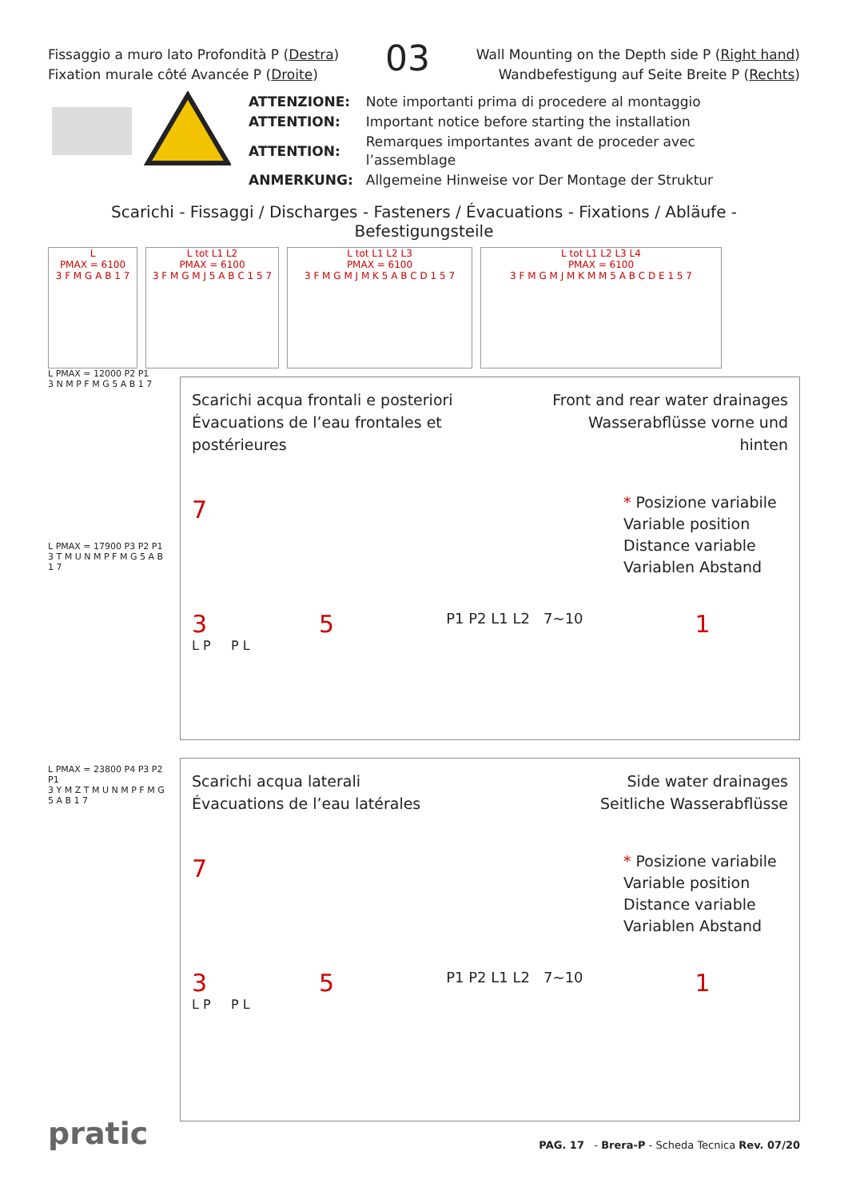Fissaggio a muro lato Profondità P (Destra)
Fixation murale côté Avancée P (Droite)
03
Wall Mounting on the Depth side P (Right hand)
Wandbefestigung auf Seite Breite P (Rechts)
| ATTENZIONE: | Note importanti prima di procedere al montaggio |
| ATTENTION: | Important notice before starting the installation |
| ATTENTION: | Remarques importantes avant de proceder avec l’assemblage |
| ANMERKUNG: | Allgemeine Hinweise vor Der Montage der Struktur |
Scarichi - Fissaggi / Discharges - Fasteners / Évacuations - Fixations / Abläufe - Befestigungsteile
L
PMAX = 6100
3 F M G A B 1 7
L tot L1 L2
PMAX = 6100
3 F M G M J 5 A B C 1 5 7
L tot L1 L2 L3
PMAX = 6100
3 F M G M J M K 5 A B C D 1 5 7
L tot L1 L2 L3 L4
PMAX = 6100
3 F M G M J M K M M 5 A B C D E 1 5 7
L PMAX = 12000 P2 P1
3 N M P F M G 5 A B 1 7
L PMAX = 17900 P3 P2 P1
3 T M U N M P F M G 5 A B 1 7
L PMAX = 23800 P4 P3 P2 P1
3 Y M Z T M U N M P F M G 5 A B 1 7
Scarichi acqua frontali e posteriori
Évacuations de l’eau frontales et postérieures
Front and rear water drainages
Wasserabflüsse vorne und hinten
7
* Posizione variabile
Variable position
Distance variable
Variablen Abstand
3 5 P1 P2 L1 L2 7~10 1
L P P L
Scarichi acqua laterali
Évacuations de l’eau latérales
Side water drainages
Seitliche Wasserabflüsse
7
* Posizione variabile
Variable position
Distance variable
Variablen Abstand
3 5 P1 P2 L1 L2 7~10 1
L P P L
pratic
PAG. 17 - Brera-P - Scheda Tecnica Rev. 07/20